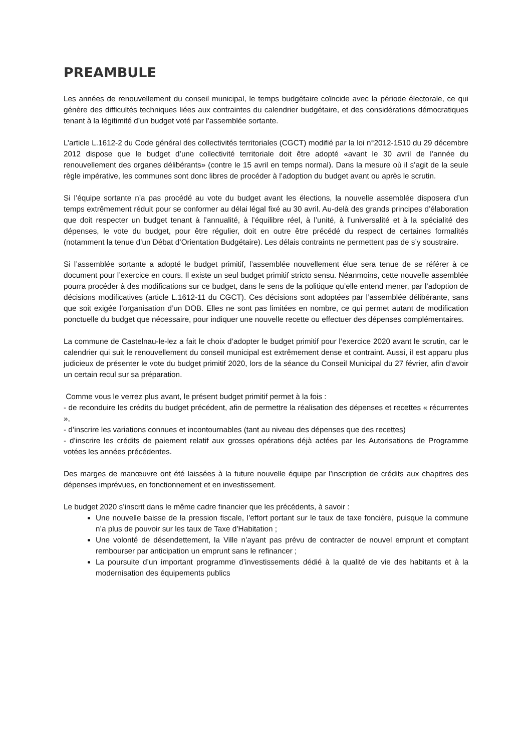PREAMBULE
Les années de renouvellement du conseil municipal, le temps budgétaire coïncide avec la période électorale, ce qui génère des difficultés techniques liées aux contraintes du calendrier budgétaire, et des considérations démocratiques tenant à la légitimité d’un budget voté par l’assemblée sortante.
L’article L.1612-2 du Code général des collectivités territoriales (CGCT) modifié par la loi n°2012-1510 du 29 décembre 2012 dispose que le budget d’une collectivité territoriale doit être adopté «avant le 30 avril de l’année du renouvellement des organes délibérants» (contre le 15 avril en temps normal). Dans la mesure où il s’agit de la seule règle impérative, les communes sont donc libres de procéder à l’adoption du budget avant ou après le scrutin.
Si l’équipe sortante n’a pas procédé au vote du budget avant les élections, la nouvelle assemblée disposera d’un temps extrêmement réduit pour se conformer au délai légal fixé au 30 avril. Au-delà des grands principes d’élaboration que doit respecter un budget tenant à l’annualité, à l’équilibre réel, à l’unité, à l’universalité et à la spécialité des dépenses, le vote du budget, pour être régulier, doit en outre être précédé du respect de certaines formalités (notamment la tenue d’un Débat d’Orientation Budgétaire). Les délais contraints ne permettent pas de s’y soustraire.
Si l’assemblée sortante a adopté le budget primitif, l’assemblée nouvellement élue sera tenue de se référer à ce document pour l’exercice en cours. Il existe un seul budget primitif stricto sensu. Néanmoins, cette nouvelle assemblée pourra procéder à des modifications sur ce budget, dans le sens de la politique qu’elle entend mener, par l’adoption de décisions modificatives (article L.1612-11 du CGCT). Ces décisions sont adoptées par l’assemblée délibérante, sans que soit exigée l’organisation d’un DOB. Elles ne sont pas limitées en nombre, ce qui permet autant de modification ponctuelle du budget que nécessaire, pour indiquer une nouvelle recette ou effectuer des dépenses complémentaires.
La commune de Castelnau-le-lez a fait le choix d’adopter le budget primitif pour l’exercice 2020 avant le scrutin, car le calendrier qui suit le renouvellement du conseil municipal est extrêmement dense et contraint. Aussi, il est apparu plus judicieux de présenter le vote du budget primitif 2020, lors de la séance du Conseil Municipal du 27 février, afin d’avoir un certain recul sur sa préparation.
Comme vous le verrez plus avant, le présent budget primitif permet à la fois :
- de reconduire les crédits du budget précédent, afin de permettre la réalisation des dépenses et recettes « récurrentes »,
- d’inscrire les variations connues et incontournables (tant au niveau des dépenses que des recettes)
- d’inscrire les crédits de paiement relatif aux grosses opérations déjà actées par les Autorisations de Programme votées les années précédentes.
Des marges de manœuvre ont été laissées à la future nouvelle équipe par l’inscription de crédits aux chapitres des dépenses imprévues, en fonctionnement et en investissement.
Le budget 2020 s’inscrit dans le même cadre financier que les précédents, à savoir :
Une nouvelle baisse de la pression fiscale, l’effort portant sur le taux de taxe foncière, puisque la commune n’a plus de pouvoir sur les taux de Taxe d’Habitation ;
Une volonté de désendettement, la Ville n’ayant pas prévu de contracter de nouvel emprunt et comptant rembourser par anticipation un emprunt sans le refinancer ;
La poursuite d’un important programme d’investissements dédié à la qualité de vie des habitants et à la modernisation des équipements publics